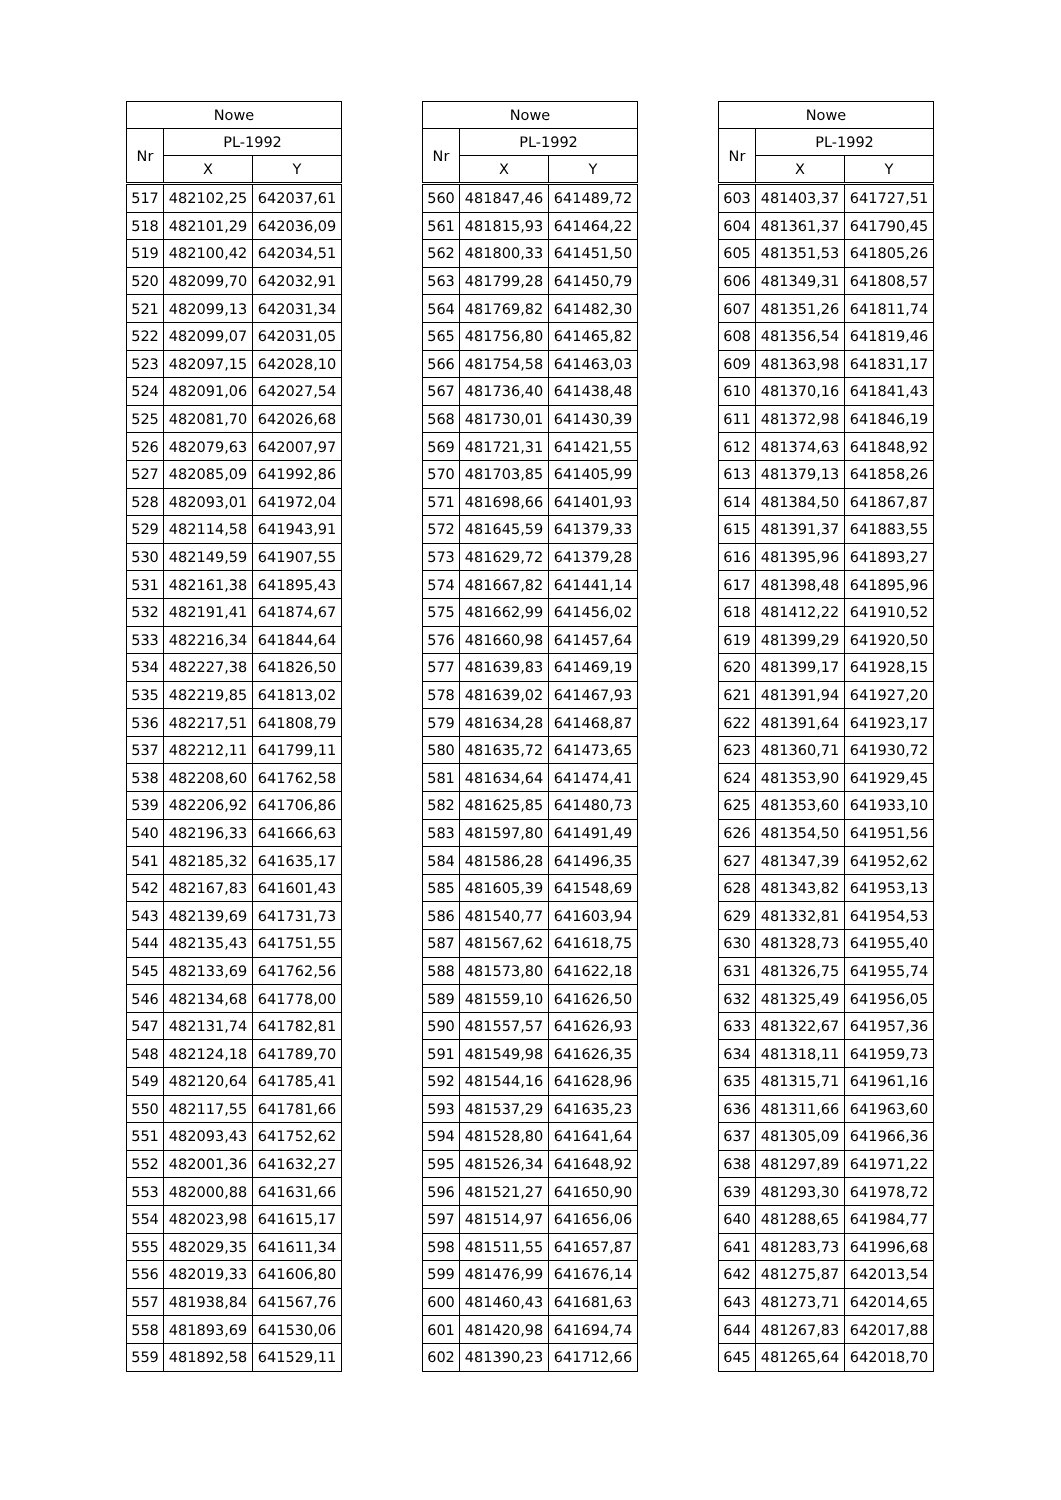| Nowe | | |
| --- | --- | --- |
| Nr | PL-1992 | |
| | X | Y |
| 517 | 482102,25 | 642037,61 |
| 518 | 482101,29 | 642036,09 |
| 519 | 482100,42 | 642034,51 |
| 520 | 482099,70 | 642032,91 |
| 521 | 482099,13 | 642031,34 |
| 522 | 482099,07 | 642031,05 |
| 523 | 482097,15 | 642028,10 |
| 524 | 482091,06 | 642027,54 |
| 525 | 482081,70 | 642026,68 |
| 526 | 482079,63 | 642007,97 |
| 527 | 482085,09 | 641992,86 |
| 528 | 482093,01 | 641972,04 |
| 529 | 482114,58 | 641943,91 |
| 530 | 482149,59 | 641907,55 |
| 531 | 482161,38 | 641895,43 |
| 532 | 482191,41 | 641874,67 |
| 533 | 482216,34 | 641844,64 |
| 534 | 482227,38 | 641826,50 |
| 535 | 482219,85 | 641813,02 |
| 536 | 482217,51 | 641808,79 |
| 537 | 482212,11 | 641799,11 |
| 538 | 482208,60 | 641762,58 |
| 539 | 482206,92 | 641706,86 |
| 540 | 482196,33 | 641666,63 |
| 541 | 482185,32 | 641635,17 |
| 542 | 482167,83 | 641601,43 |
| 543 | 482139,69 | 641731,73 |
| 544 | 482135,43 | 641751,55 |
| 545 | 482133,69 | 641762,56 |
| 546 | 482134,68 | 641778,00 |
| 547 | 482131,74 | 641782,81 |
| 548 | 482124,18 | 641789,70 |
| 549 | 482120,64 | 641785,41 |
| 550 | 482117,55 | 641781,66 |
| 551 | 482093,43 | 641752,62 |
| 552 | 482001,36 | 641632,27 |
| 553 | 482000,88 | 641631,66 |
| 554 | 482023,98 | 641615,17 |
| 555 | 482029,35 | 641611,34 |
| 556 | 482019,33 | 641606,80 |
| 557 | 481938,84 | 641567,76 |
| 558 | 481893,69 | 641530,06 |
| 559 | 481892,58 | 641529,11 |
| Nowe | | |
| --- | --- | --- |
| Nr | PL-1992 | |
| | X | Y |
| 560 | 481847,46 | 641489,72 |
| 561 | 481815,93 | 641464,22 |
| 562 | 481800,33 | 641451,50 |
| 563 | 481799,28 | 641450,79 |
| 564 | 481769,82 | 641482,30 |
| 565 | 481756,80 | 641465,82 |
| 566 | 481754,58 | 641463,03 |
| 567 | 481736,40 | 641438,48 |
| 568 | 481730,01 | 641430,39 |
| 569 | 481721,31 | 641421,55 |
| 570 | 481703,85 | 641405,99 |
| 571 | 481698,66 | 641401,93 |
| 572 | 481645,59 | 641379,33 |
| 573 | 481629,72 | 641379,28 |
| 574 | 481667,82 | 641441,14 |
| 575 | 481662,99 | 641456,02 |
| 576 | 481660,98 | 641457,64 |
| 577 | 481639,83 | 641469,19 |
| 578 | 481639,02 | 641467,93 |
| 579 | 481634,28 | 641468,87 |
| 580 | 481635,72 | 641473,65 |
| 581 | 481634,64 | 641474,41 |
| 582 | 481625,85 | 641480,73 |
| 583 | 481597,80 | 641491,49 |
| 584 | 481586,28 | 641496,35 |
| 585 | 481605,39 | 641548,69 |
| 586 | 481540,77 | 641603,94 |
| 587 | 481567,62 | 641618,75 |
| 588 | 481573,80 | 641622,18 |
| 589 | 481559,10 | 641626,50 |
| 590 | 481557,57 | 641626,93 |
| 591 | 481549,98 | 641626,35 |
| 592 | 481544,16 | 641628,96 |
| 593 | 481537,29 | 641635,23 |
| 594 | 481528,80 | 641641,64 |
| 595 | 481526,34 | 641648,92 |
| 596 | 481521,27 | 641650,90 |
| 597 | 481514,97 | 641656,06 |
| 598 | 481511,55 | 641657,87 |
| 599 | 481476,99 | 641676,14 |
| 600 | 481460,43 | 641681,63 |
| 601 | 481420,98 | 641694,74 |
| 602 | 481390,23 | 641712,66 |
| Nowe | | |
| --- | --- | --- |
| Nr | PL-1992 | |
| | X | Y |
| 603 | 481403,37 | 641727,51 |
| 604 | 481361,37 | 641790,45 |
| 605 | 481351,53 | 641805,26 |
| 606 | 481349,31 | 641808,57 |
| 607 | 481351,26 | 641811,74 |
| 608 | 481356,54 | 641819,46 |
| 609 | 481363,98 | 641831,17 |
| 610 | 481370,16 | 641841,43 |
| 611 | 481372,98 | 641846,19 |
| 612 | 481374,63 | 641848,92 |
| 613 | 481379,13 | 641858,26 |
| 614 | 481384,50 | 641867,87 |
| 615 | 481391,37 | 641883,55 |
| 616 | 481395,96 | 641893,27 |
| 617 | 481398,48 | 641895,96 |
| 618 | 481412,22 | 641910,52 |
| 619 | 481399,29 | 641920,50 |
| 620 | 481399,17 | 641928,15 |
| 621 | 481391,94 | 641927,20 |
| 622 | 481391,64 | 641923,17 |
| 623 | 481360,71 | 641930,72 |
| 624 | 481353,90 | 641929,45 |
| 625 | 481353,60 | 641933,10 |
| 626 | 481354,50 | 641951,56 |
| 627 | 481347,39 | 641952,62 |
| 628 | 481343,82 | 641953,13 |
| 629 | 481332,81 | 641954,53 |
| 630 | 481328,73 | 641955,40 |
| 631 | 481326,75 | 641955,74 |
| 632 | 481325,49 | 641956,05 |
| 633 | 481322,67 | 641957,36 |
| 634 | 481318,11 | 641959,73 |
| 635 | 481315,71 | 641961,16 |
| 636 | 481311,66 | 641963,60 |
| 637 | 481305,09 | 641966,36 |
| 638 | 481297,89 | 641971,22 |
| 639 | 481293,30 | 641978,72 |
| 640 | 481288,65 | 641984,77 |
| 641 | 481283,73 | 641996,68 |
| 642 | 481275,87 | 642013,54 |
| 643 | 481273,71 | 642014,65 |
| 644 | 481267,83 | 642017,88 |
| 645 | 481265,64 | 642018,70 |